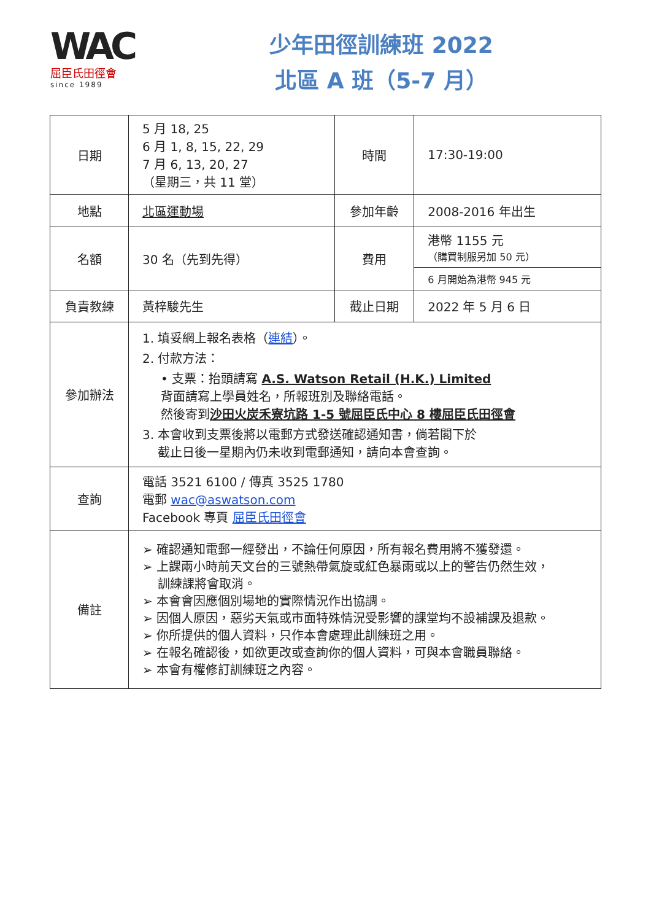WAC
屈臣氏田徑會
since 1989
少年田徑訓練班 2022
北區 A 班（5-7 月）
| 日期 | 5 月 18, 25 6 月 1, 8, 15, 22, 29 7 月 6, 13, 20, 27 （星期三，共 11 堂） | 時間 | 17:30-19:00 |
| 地點 | 北區運動場 | 參加年齡 | 2008-2016 年出生 |
| 名額 | 30 名（先到先得） | 費用 | 港幣 1155 元 （購買制服另加 50 元） |
| | | | 6 月開始為港幣 945 元 |
| 負責教練 | 黃梓駿先生 | 截止日期 | 2022 年 5 月 6 日 |
| 參加辦法 | 1. 填妥網上報名表格（ 連結 ）。 2. 付款方法： • 支票：抬頭請寫 A.S. Watson Retail (H.K.) Limited 背面請寫上學員姓名，所報班別及聯絡電話。 然後寄到 沙田火炭禾寮坑路 1-5 號屈臣氏中心 8 樓屈臣氏田徑會 3. 本會收到支票後將以電郵方式發送確認通知書，倘若閣下於 截止日後一星期內仍未收到電郵通知，請向本會查詢。 | | |
| 查詢 | 電話 3521 6100 / 傳真 3525 1780 電郵 wac@aswatson.com Facebook 專頁 屈臣氏田徑會 | | |
| 備註 | ➢ 確認通知電郵一經發出，不論任何原因，所有報名費用將不獲發還。 ➢ 上課兩小時前天文台的三號熱帶氣旋或紅色暴雨或以上的警告仍然生效， 訓練課將會取消。 ➢ 本會會因應個別場地的實際情況作出協調。 ➢ 因個人原因，惡劣天氣或市面特殊情況受影響的課堂均不設補課及退款。 ➢ 你所提供的個人資料，只作本會處理此訓練班之用。 ➢ 在報名確認後，如欲更改或查詢你的個人資料，可與本會職員聯絡。 ➢ 本會有權修訂訓練班之內容。 | | |